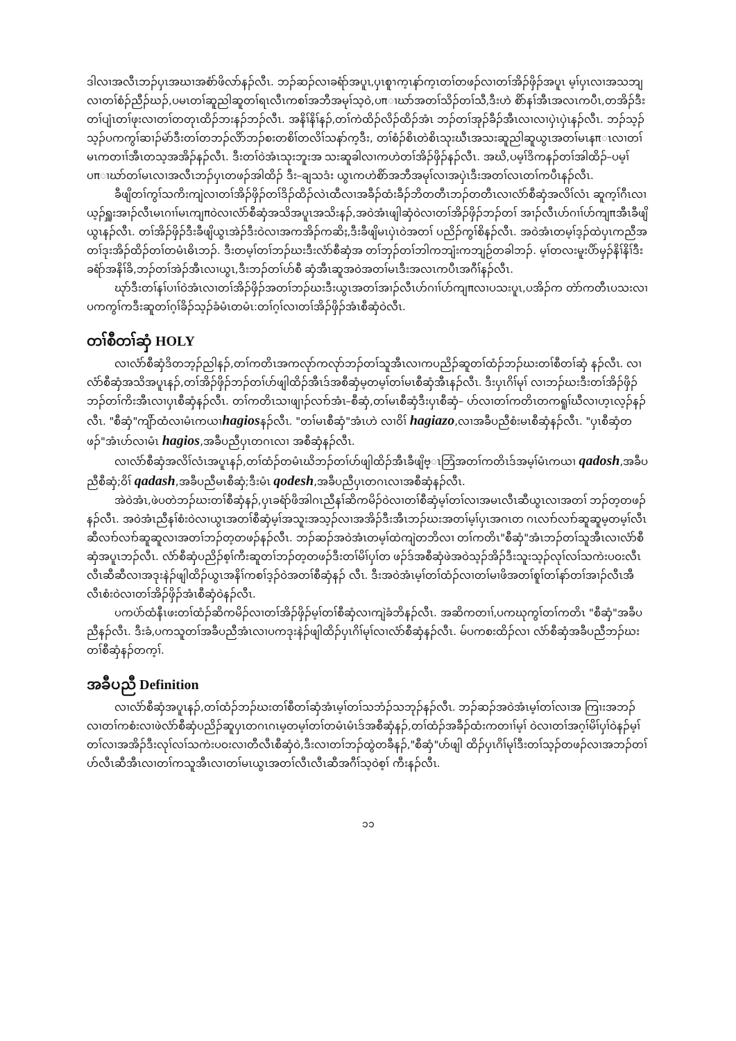ဒါလၢအလီၤဘၣ်ပှၤအဃၢအစံာ်ဖိလာ်နၣ်လီၤ. ဘၣ်ဆၣ်လၢခရံာ်အပူၤ,ပှၤစူၫက့ၤနာ်က့ၤတၢ်တဖၣ်လၢတၢ်အိၣ်ဖှိၣ်အပူၤ မ့ၢ်ပှၤလၢအသဘျလၢတၢ်စံၣ်ညီၣ်ဃၣ်,ပမၤတၢ်ဆူညါဆူတၢ်ရၤလီၤကစၢ်အဘီအမုၢ်သ့ဝဲ,ပπၢဃာ်အတၢ်သိၣ်တၢ်သီ,ဒီးဟဲ စိာ်နၢ်အီၤအလၤကပီၤ,တအိၣ်ဒီးတၢ်ပျံၤတၢ်ဖုးလၢတၢ်တတုၤထိၣ်ဘးနၣ်ဘၣ်လီၤ. အနိၢ်နိၢ်နၣ်,တၢ်ကဲထိၣ်လိၣ်ထိၣ်အံၤ ဘၣ်တၢ်အုၣ်ခီၣ်အီၤလၢလၢပှဲၤပှဲၤနၣ်လီၤ. ဘၣ်သ့ၣ်သ့ၣ်ပကကွၢ်ဆၢၣ်မဲာ်ဒီးတၢ်တဘၣ်လိာ်ဘၣ်စးတစိၢ်တလိၢ်သနာ်က့ဒီး, တၢ်စံၣ်စိၤတဲစိၤသုးဃီၤအသးဆူညါဆူယွၤအတၢ်မၤနπၤလၢတၢ်မၤကတၢၢ်အီၤတသ့အအိၣ်နၣ်လီၤ. ဒီးတၢ်ဝဲအံၤသုးဘူးအ သးဆူခါလၢကဟဲတၢ်အိၣ်ဖှိၣ်နၣ်လီၤ. အဃိ,ပမ့ၢ်ဒိကနၣ်တၢ်အါထိၣ်–ပမ့ၢ်ပπၢဃာ်တၢ်မၤလၢအလီၤဘၣ်ပှၤတဖၣ်အါထိၣ် ဒီး–ချသဒံး ယွၤကဟဲစိာ်အဘီအမုၢ်လၢအပှဲၤဒီးအတၢ်လၤတၢ်ကပီၤနၣ်လီၤ.
ခီဖျိတၢ်ကွၢ်သကိးကျဲလၢတၢ်အိၣ်ဖှိၣ်တၢ်ဒိၣ်ထိၣ်လဲၤထီလၢအခီၣ်ထံးခီၣ်ဘိတတီၤဘၣ်တတီၤလၢလံာ်စီဆှံအလိၢ်လံၤ ဆူက့ၢ်ဂီၤလၢယ့ၣ်ရှူးအၢၣ်လီၤမၤဂၢၢ်မၤကျπဝဲလၢလံာ်စီဆှံအသိအပူၤအသိးနၣ်,အဝဲအံၤဖျါဆှံဝဲလၢတၢ်အိၣ်ဖှိၣ်ဘၣ်တၢ် အၢၣ်လီၤဟ်ဂၢၢ်ဟ်ကျπအီၤခီဖျိယွၤနၣ်လီၤ. တၢ်အိၣ်ဖှိၣ်ဒီးခီဖျိယွၤအဲၣ်ဒီးဝဲလၢအကအိၣ်ကဆိႈ,ဒီးခီဖျိမၤပှဲၤဝဲအတၢ် ပညိၣ်ကွၢ်စိနၣ်လီၤ. အဝဲအံၤတမ့ၢ်ဒ့ၣ်ထဲပှၤကညီအတၢ်ဒုးအိၣ်ထိၣ်တၢ်တမံၤဓိၤဘၣ်. ဒီးတမ့ၢ်တၢ်ဘၣ်ဃးဒီးလံာ်စီဆှံအ တၢ်ဘှၣ်တၢ်ဘါကဘျံးကဘျဉ်တခါဘၣ်. မ့ၢ်တလးမူးပိာ်မှၣ်နိၢ်နိၢ်ဒီးခရံာ်အနိၢ်ခိ,ဘၣ်တၢ်အဲၣ်အီၤလၢယွၤ,ဒီးဘၣ်တၢ်ဟ်စီ ဆှံအီၤဆူအဝဲအတၢ်မၤဒီးအလၤကပီၤအဂီၢ်နၣ်လီၤ.
ဃုာ်ဒီးတၢ်နၢ်ပၢၢ်ဝဲအံၤလၢတၢ်အိၣ်ဖှိၣ်အတၢ်ဘၣ်ဃးဒီးယွၤအတၢ်အၢၣ်လီၤဟ်ဂၢၢ်ဟ်ကျπလၢပသးပူၤ,ပအိၣ်က တဲာ်ကတီၤပသးလၢပကကွၢ်ကဒီးဆူတၢ်ဂ့ၢ်ခိၣ်သ့ၣ်ခံမံၤတမံၤ:တၢ်ဂ့ၢ်လၢတၢ်အိၣ်ဖှိၣ်အံၤစီဆှံဝဲလီၤ.
တၢ်စီတၢ်ဆှံ HOLY
လၢလံာ်စီဆှံဒိတဘ့ၣ်ညါနၣ်,တၢ်ကတိၤအကလုာ်ကလုာ်ဘၣ်တၢ်သူအီၤလၢကပညိၣ်ဆူတၢ်ထံၣ်ဘၣ်ဃးတၢ်စီတၢ်ဆှံ နၣ်လီၤ. လၢလံာ်စီဆှံအသိအပူၤနၣ်,တၢ်အိၣ်ဖှိၣ်ဘၣ်တၢ်ဟ်ဖျါထိၣ်အီၤဒ်အစီဆှံမ့တမ့ၢ်တၢ်မၤစီဆှံအီၤနၣ်လီၤ. ဒီးပှၤဂိၢ်မုၢ် လၢဘၣ်ဃးဒီးတၢ်အိၣ်ဖှိၣ်ဘၣ်တၢ်ကိးအီၤလၢပှၤစီဆှံနၣ်လီၤ. တၢ်ကတိၤသၢဖျၢၣ်လၢာ်အံၤ–စီဆှံ,တၢ်မၤစီဆှံဒီးပှၤစီဆှံ– ဟ်လၢတၢ်ကတိၤတကရူၢ်ဃီလၢဟ့ၤလ့ၣ်နၣ်လီၤ. "စီဆှံ"ကျိာ်ထံလၢမံၤကယၢhagiosနၣ်လီၤ. "တၢ်မၤစီဆှံ"အံၤဟဲ လၢဝိၢ် hagiazo,လၢအခီပညီစံးမၤစီဆှံနၣ်လီၤ. "ပှၤစီဆှံတဖၣ်"အံၤဟ်လၢမံၤ hagios,အခီပညီပှၤတဂၤလၢ အစီဆှံနၣ်လီၤ.
လၢလံာ်စီဆှံအလိၢ်လံၤအပူၤနၣ်,တၢ်ထံၣ်တမံၤဃိဘၣ်တၢ်ဟ်ဖျါထိၣ်အီၤခီဖျိဗ္ၤဘြံအတၢ်ကတိၤဒ်အမ့ၢ်မံၤကယၢ qadosh,အခီပညီစီဆှံ;ဝိၢ် qadash,အခီပညီမၤစီဆှံ;ဒီးမံၤ qodesh,အခီပညီပှၤတဂၤလၢအစီဆှံနၣ်လီၤ.
အဲဝဲအံၤ,ဖဲပတဲဘၣ်ဃးတၢ်စီဆှံနၣ်,ပှၤခရံာ်ဖိအါဂၤညီနၢ်ဆိကမိၣ်ဝဲလၢတၢ်စီဆှံမ့ၢ်တၢ်လၢအမၤလီၤဆီယွၤလၢအတၢ် ဘၣ်တ့တဖၣ်နၣ်လီၤ. အဝဲအံၤညီနၢ်စံးဝဲလၢယွၤအတၢ်စီဆှံမ့ၢ်အသူးအသ့ၣ်လၢအအိၣ်ဒီးအီၤဘၣ်ဃးအတၢ်မ့ၢ်ပှၤအဂၤတ ဂၤလၢာ်လၢာ်ဆူဆူမ့တမ့ၢ်လီၤဆီလၢာ်လၢာ်ဆူဆူလၢအတၢ်ဘၣ်တ့တဖၣ်နၣ်လီၤ. ဘၣ်ဆၣ်အဝဲအံၤတမ့ၢ်ထဲကျဲတဘိလၢ တၢ်ကတိၤ"စီဆှံ"အံၤဘၣ်တၢ်သူအီၤလၢလံာ်စီဆှံအပူၤဘၣ်လီၤ. လံာ်စီဆှံပညိၣ်စ့ၢ်ကီးဆူတၢ်ဘၣ်တ့တဖၣ်ဒီးတၢ်မိၢ်ပှၢ်တ ဖၣ်ဒ်အစီဆှံဖဲအဝဲသ့ၣ်အိၣ်ဒီးသူးသ့ၣ်လုၢ်လၢ်သကဲးပဝးလီၤလီၤဆီဆီလၢအဒုးနဲၣ်ဖျါထိၣ်ယွၤအနိၢ်ကစၢ်ဒ့ၣ်ဝဲအတၢ်စီဆှံနၣ် လီၤ. ဒီးအဝဲအံၤမ့ၢ်တၢ်ထံၣ်လၢတၢ်မၢဖိအတၢ်စူၢ်တၢ်နာ်တၢ်အၢၣ်လီၤအီလီၤစံးဝဲလၢတၢ်အိၣ်ဖှိၣ်အံၤစီဆှံဝဲနၣ်လီၤ.
ပကပဲာ်ထံနီၤဖးတၢ်ထံၣ်ဆိကမိၣ်လၢတၢ်အိၣ်ဖှိၣ်မ့ၢ်တၢ်စီဆှံလၢကျဲခံဘိနၣ်လီၤ. အဆိကတၢၢ်,ပကဃုကွၢ်တၢ်ကတိၤ "စီဆှံ"အခီပညီနၣ်လီၤ. ဒီးခံ,ပကသူတၢ်အခီပညီအံၤလၢပကဒုးနဲၣ်ဖျါထိၣ်ပှၤဂိၢ်မုၢ်လၢလံာ်စီဆှံနၣ်လီၤ. မ်ပကစးထိၣ်လၢ လံာ်စီဆှံအခီပညီဘၣ်ဃးတၢ်စီဆှံနၣ်တက့ၢ်.
အခီပညီ Definition
လၢလံာ်စီဆှံအပူၤနၣ်,တၢ်ထံၣ်ဘၣ်ဃးတၢ်စီတၢ်ဆှံအံၤမ့ၢ်တၢ်သဘံၣ်သဘုၣ်နၣ်လီၤ. ဘၣ်ဆၣ်အဝဲအံၤမ့ၢ်တၢ်လၢအ ကြၢးအဘၣ်လၢတၢ်ကစံးလၢဖဲလံာ်စီဆှံပညိၣ်ဆူပှၤတဂၤဂၤမ့တမ့ၢ်တၢ်တမံၤမံၤဒ်အစီဆှံနၣ်,တၢ်ထံၣ်အခီၣ်ထံးကတၢၢ်မ့ၢ် ဝဲလၢတၢ်အဂ့ၢ်မိၢ်ပှၢ်ဝဲနၣ်မ့ၢ်တၢ်လၢအအိၣ်ဒီးလုၢ်လၢ်သကဲးပဝးလၢတီလီၤစီဆှံဝဲ,ဒီးလၢတၢ်ဘၣ်ထွဲတခီနၣ်,"စီဆှံ"ဟ်ဖျါ ထိၣ်ပှၤဂိၢ်မုၢ်ဒီးတၢ်သ့ၣ်တဖၣ်လၢအဘၣ်တၢ်ဟ်လီၤဆီအီၤလၢတၢ်ကသူအီၤလၢတၢ်မၤယွၤအတၢ်လီၤလီၤဆီအဂီၢ်သ့ဝဲစ့ၢ် ကီးနၣ်လီၤ.
၁၁